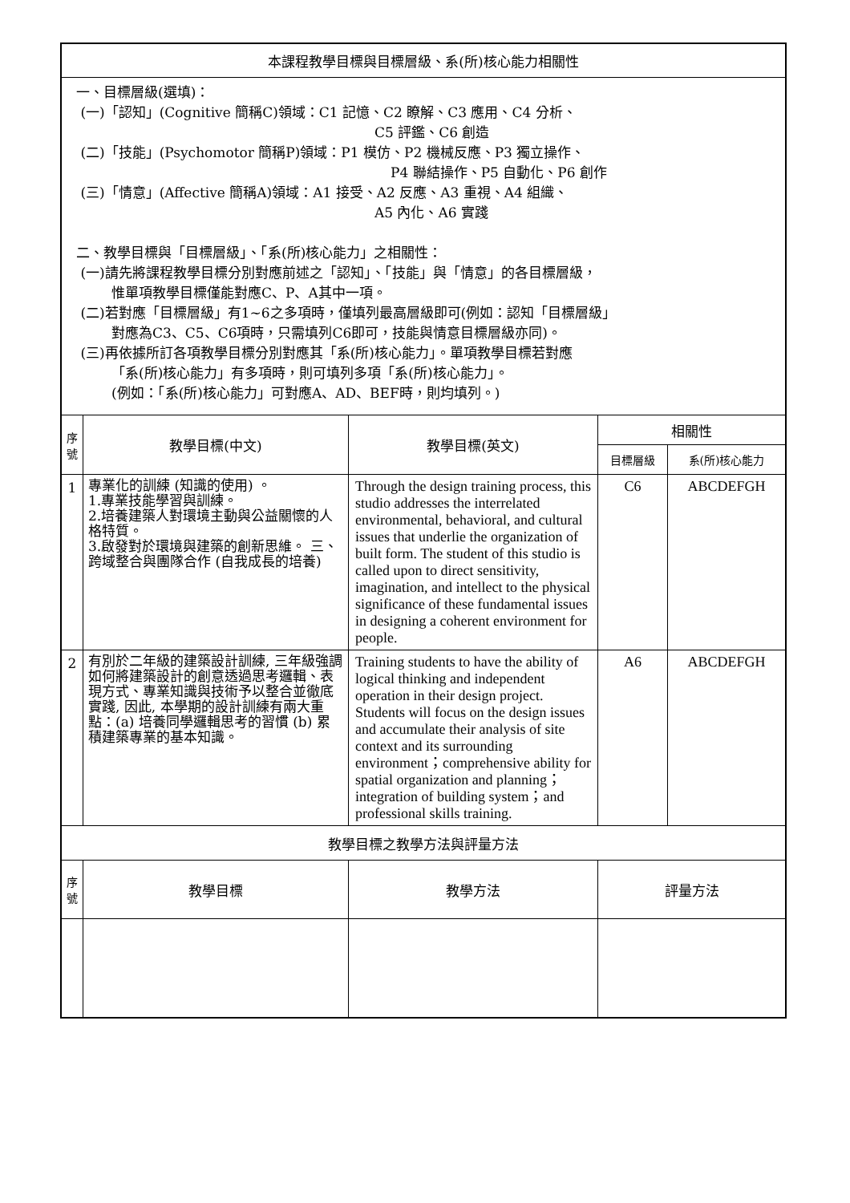| 本課程教學目標與目標層級、系(所)核心能力相關性 | | | | |
| 一、目標層級(選填)： (一)「認知」(Cognitive 簡稱C)領域：C1 記憶、C2 瞭解、C3 應用、C4 分析、 C5 評鑑、C6 創造 (二)「技能」(Psychomotor 簡稱P)領域：P1 模仿、P2 機械反應、P3 獨立操作、 P4 聯結操作、P5 自動化、P6 創作 (三)「情意」(Affective 簡稱A)領域：A1 接受、A2 反應、A3 重視、A4 組織、 A5 內化、A6 實踐 二、教學目標與「目標層級」、「系(所)核心能力」之相關性： (一)請先將課程教學目標分別對應前述之「認知」、「技能」與「情意」的各目標層級， 惟單項教學目標僅能對應C、P、A其中一項。 (二)若對應「目標層級」有1~6之多項時，僅填列最高層級即可(例如：認知「目標層級」 對應為C3、C5、C6項時，只需填列C6即可，技能與情意目標層級亦同)。 (三)再依據所訂各項教學目標分別對應其「系(所)核心能力」。單項教學目標若對應 「系(所)核心能力」有多項時，則可填列多項「系(所)核心能力」。 (例如：「系(所)核心能力」可對應A、AD、BEF時，則均填列。) | | | | |
| 序 號 | 教學目標(中文) | 教學目標(英文) | 相關性 | |
| | | | 目標層級 | 系(所)核心能力 |
| 1 | 專業化的訓練 (知識的使用) 。 1.專業技能學習與訓練。 2.培養建築人對環境主動與公益關懷的人格特質。 3.啟發對於環境與建築的創新思維。 三、跨域整合與團隊合作 (自我成長的培養) | Through the design training process, this studio addresses the interrelated environmental, behavioral, and cultural issues that underlie the organization of built form. The student of this studio is called upon to direct sensitivity, imagination, and intellect to the physical significance of these fundamental issues in designing a coherent environment for people. | C6 | ABCDEFGH |
| 2 | 有別於二年級的建築設計訓練, 三年級強調如何將建築設計的創意透過思考邏輯、表現方式、專業知識與技術予以整合並徹底實踐, 因此, 本學期的設計訓練有兩大重點：(a) 培養同學邏輯思考的習慣 (b) 累積建築專業的基本知識。 | Training students to have the ability of logical thinking and independent operation in their design project. Students will focus on the design issues and accumulate their analysis of site context and its surrounding environment；comprehensive ability for spatial organization and planning；integration of building system；and professional skills training. | A6 | ABCDEFGH |
| 教學目標之教學方法與評量方法 | | | | |
| 序 號 | 教學目標 | 教學方法 | 評量方法 | |